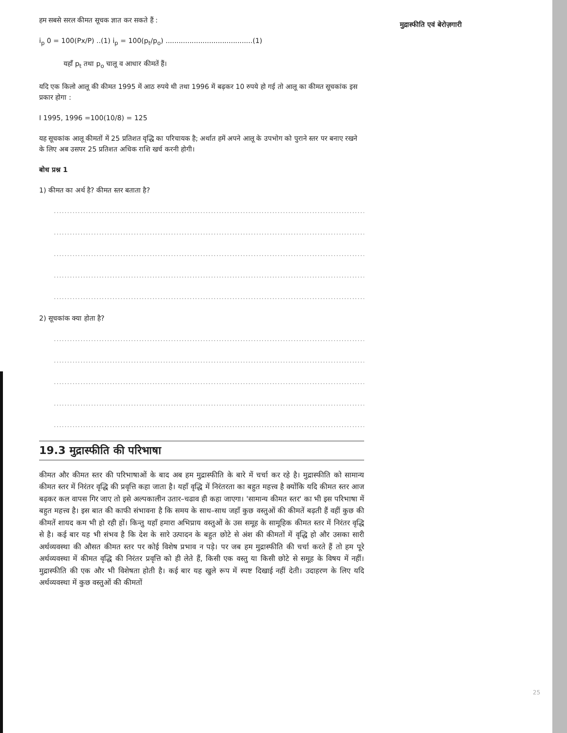मुद्रास्फीति एवं बेरोज़गारी
हम सबसे सरल कीमत सूचक ज्ञात कर सकते हैं :
i<sub>p</sub> 0 = 100(Px/P) ..(1) i<sub>p</sub> = 100(p<sub>t</sub>/p<sub>o</sub>) ........................................(1)
यहाँ p<sub>t</sub> तथा p<sub>o</sub> चालू व आधार कीमतें हैं।
यदि एक किलो आलू की कीमत 1995 में आठ रुपये थी तथा 1996 में बढ़कर 10 रुपये हो गई तो आलू का कीमत सूचकांक इस प्रकार होगा :
I 1995, 1996 =100(10/8) = 125
यह सूचकांक आलू कीमतों में 25 प्रतिशत वृद्धि का परिचायक है; अर्थात हमें अपने आलू के उपभोग को पुराने स्तर पर बनाए रखने के लिए अब उसपर 25 प्रतिशत अधिक राशि खर्च करनी होगी।
बोध प्रश्न 1
1) कीमत का अर्थ है? कीमत स्तर बताता है?
...........................................................................................................................
...........................................................................................................................
...........................................................................................................................
...........................................................................................................................
...........................................................................................................................
2) सूचकांक क्या होता है?
...........................................................................................................................
...........................................................................................................................
...........................................................................................................................
...........................................................................................................................
...........................................................................................................................
19.3 मुद्रास्फीति की परिभाषा
कीमत और कीमत स्तर की परिभाषाओं के बाद अब हम मुद्रास्फीति के बारे में चर्चा कर रहे है। मुद्रास्फीति को सामान्य कीमत स्तर में निरंतर वृद्धि की प्रवृत्ति कहा जाता है। यहाँ वृद्धि में निरंतरता का बहुत महत्त्व है क्योंकि यदि कीमत स्तर आज बढ़कर कल वापस गिर जाए तो इसे अल्पकालीन उतार–चढाव ही कहा जाएगा। 'सामान्य कीमत स्तर' का भी इस परिभाषा में बहुत महत्त्व है। इस बात की काफी संभावना है कि समय के साथ–साथ जहाँ कुछ वस्तुओं की कीमतें बढ़ती हैं वहीं कुछ की कीमतें शायद कम भी हो रही हों। किन्तु यहाँ हमारा अभिप्राय वस्तुओं के उस समूह के सामूहिक कीमत स्तर में निरंतर वृद्धि से है। कई बार यह भी संभव है कि देश के सारे उत्पादन के बहुत छोटे से अंश की कीमतों में वृद्धि हो और उसका सारी अर्थव्यवस्था की औसत कीमत स्तर पर कोई विशेष प्रभाव न पड़े। पर जब हम मुद्रास्फीति की चर्चा करते हैं तो हम पूरे अर्थव्यवस्था में कीमत वृद्धि की निरंतर प्रवृत्ति को ही लेते हैं, किसी एक वस्तु या किसी छोटे से समूह के विषय में नहीं। मुद्रास्फीति की एक और भी विशेषता होती है। कई बार यह खुले रूप में स्पष्ट दिखाई नहीं देती। उदाहरण के लिए यदि अर्थव्यवस्था में कुछ वस्तुओं की कीमतों
25